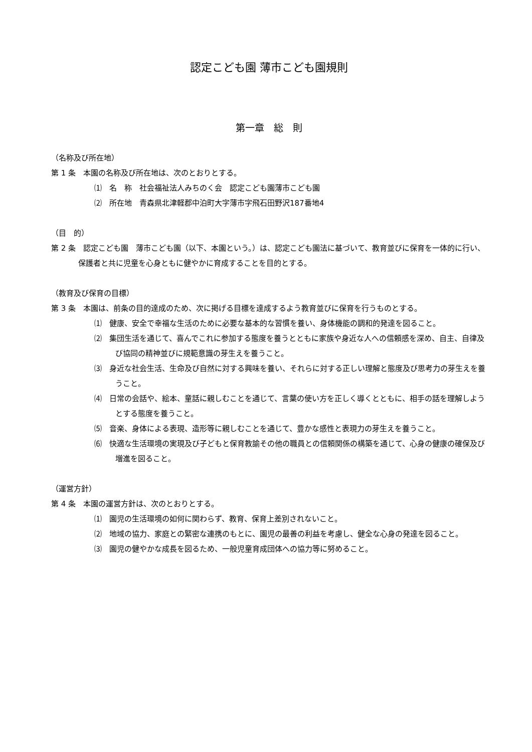認定こども園 薄市こども園規則
第一章　総　則
（名称及び所在地）
第 1 条　本園の名称及び所在地は、次のとおりとする。
⑴　名　称　社会福祉法人みちのく会　認定こども園薄市こども園
⑵　所在地　青森県北津軽郡中泊町大字薄市字飛石田野沢187番地4
（目　的）
第 2 条　認定こども園　薄市こども園（以下、本園という。）は、認定こども園法に基づいて、教育並びに保育を一体的に行い、保護者と共に児童を心身ともに健やかに育成することを目的とする。
（教育及び保育の目標）
第 3 条　本園は、前条の目的達成のため、次に掲げる目標を達成するよう教育並びに保育を行うものとする。
⑴　健康、安全で幸福な生活のために必要な基本的な習慣を養い、身体機能の調和的発達を図ること。
⑵　集団生活を通じて、喜んでこれに参加する態度を養うとともに家族や身近な人への信頼感を深め、自主、自律及び協同の精神並びに規範意識の芽生えを養うこと。
⑶　身近な社会生活、生命及び自然に対する興味を養い、それらに対する正しい理解と態度及び思考力の芽生えを養うこと。
⑷　日常の会話や、絵本、童話に親しむことを通じて、言葉の使い方を正しく導くとともに、相手の話を理解しようとする態度を養うこと。
⑸　音楽、身体による表現、造形等に親しむことを通じて、豊かな感性と表現力の芽生えを養うこと。
⑹　快適な生活環境の実現及び子どもと保育教諭その他の職員との信頼関係の構築を通じて、心身の健康の確保及び増進を図ること。
（運営方針）
第 4 条　本園の運営方針は、次のとおりとする。
⑴　園児の生活環境の如何に関わらず、教育、保育上差別されないこと。
⑵　地域の協力、家庭との緊密な連携のもとに、園児の最善の利益を考慮し、健全な心身の発達を図ること。
⑶　園児の健やかな成長を図るため、一般児童育成団体への協力等に努めること。